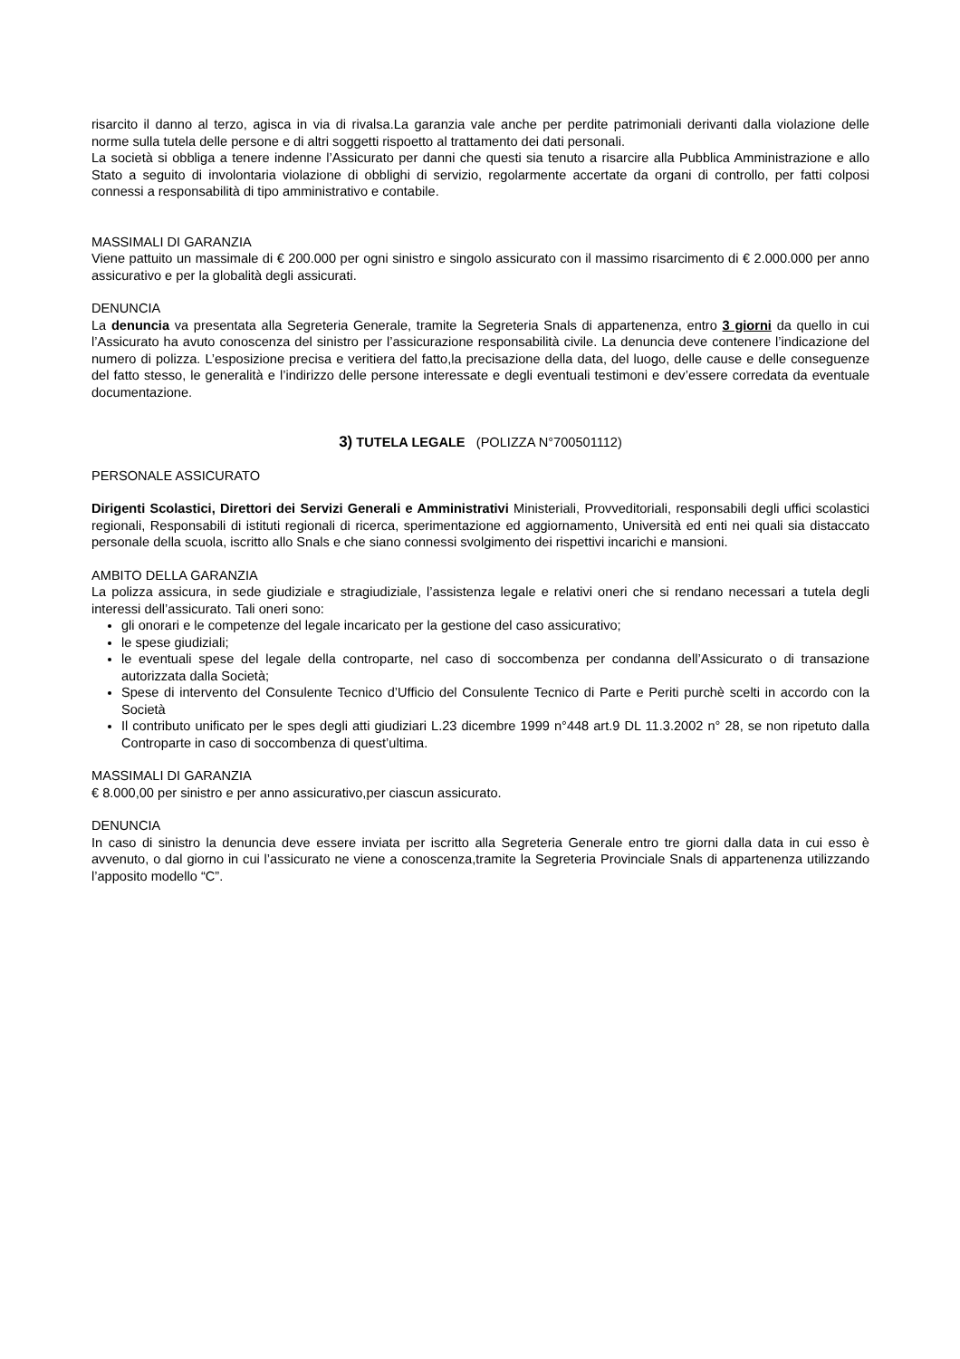risarcito il danno al terzo, agisca in via di rivalsa.La garanzia vale anche per perdite patrimoniali derivanti dalla violazione delle norme sulla tutela delle persone e di altri soggetti rispoetto al trattamento dei dati personali.
La società si obbliga a tenere indenne l’Assicurato per danni che questi sia tenuto a risarcire alla Pubblica Amministrazione e allo Stato a seguito di involontaria violazione di obblighi di servizio, regolarmente accertate da organi di controllo, per fatti colposi connessi a responsabilità di tipo amministrativo e contabile.
MASSIMALI DI GARANZIA
Viene pattuito un massimale di € 200.000 per ogni sinistro e singolo assicurato con il massimo risarcimento di € 2.000.000 per anno assicurativo e per la globalità degli assicurati.
DENUNCIA
La denuncia va presentata alla Segreteria Generale, tramite la Segreteria Snals di appartenenza, entro 3 giorni da quello in cui l’Assicurato ha avuto conoscenza del sinistro per l’assicurazione responsabilità civile. La denuncia deve contenere l’indicazione del numero di polizza. L’esposizione precisa e veritiera del fatto,la precisazione della data, del luogo, delle cause e delle conseguenze del fatto stesso, le generalità e l’indirizzo delle persone interessate e degli eventuali testimoni e dev’essere corredata da eventuale documentazione.
3) TUTELA LEGALE (POLIZZA N°700501112)
PERSONALE ASSICURATO
Dirigenti Scolastici, Direttori dei Servizi Generali e Amministrativi Ministeriali, Provveditoriali, responsabili degli uffici scolastici regionali, Responsabili di istituti regionali di ricerca, sperimentazione ed aggiornamento, Università ed enti nei quali sia distaccato personale della scuola, iscritto allo Snals e che siano connessi svolgimento dei rispettivi incarichi e mansioni.
AMBITO DELLA GARANZIA
La polizza assicura, in sede giudiziale e stragiudiziale, l’assistenza legale e relativi oneri che si rendano necessari a tutela degli interessi dell’assicurato. Tali oneri sono:
gli onorari e le competenze del legale incaricato per la gestione del caso assicurativo;
le spese giudiziali;
le eventuali spese del legale della controparte, nel caso di soccombenza per condanna dell’Assicurato o di transazione autorizzata dalla Società;
Spese di intervento del Consulente Tecnico d’Ufficio del Consulente Tecnico di Parte e Periti purchè scelti in accordo con la Società
Il contributo unificato per le spes degli atti giudiziari L.23 dicembre 1999 n°448 art.9 DL 11.3.2002 n° 28, se non ripetuto dalla Controparte in caso di soccombenza di quest’ultima.
MASSIMALI DI GARANZIA
€ 8.000,00 per sinistro e per anno assicurativo,per ciascun assicurato.
DENUNCIA
In caso di sinistro la denuncia deve essere inviata per iscritto alla Segreteria Generale entro tre giorni dalla data in cui esso è avvenuto, o dal giorno in cui l’assicurato ne viene a conoscenza,tramite la Segreteria Provinciale Snals di appartenenza utilizzando l’apposito modello “C”.